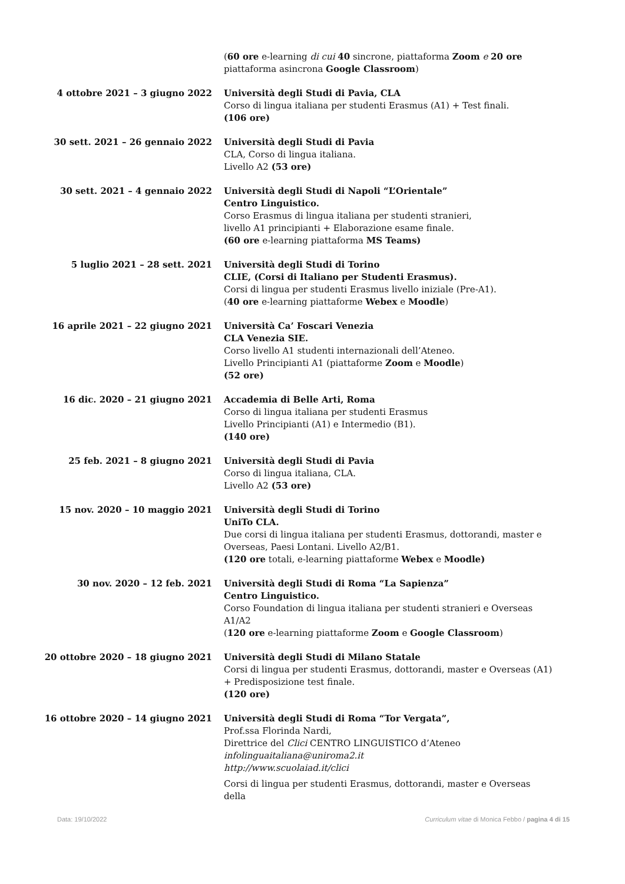(60 ore e-learning di cui 40 sincrone, piattaforma Zoom e 20 ore piattaforma asincrona Google Classroom)
4 ottobre 2021 – 3 giugno 2022 Università degli Studi di Pavia, CLA
Corso di lingua italiana per studenti Erasmus (A1) + Test finali.
(106 ore)
30 sett. 2021 – 26 gennaio 2022 Università degli Studi di Pavia
CLA, Corso di lingua italiana.
Livello A2 (53 ore)
30 sett. 2021 – 4 gennaio 2022 Università degli Studi di Napoli “L’Orientale”
Centro Linguistico.
Corso Erasmus di lingua italiana per studenti stranieri,
livello A1 principianti + Elaborazione esame finale.
(60 ore e-learning piattaforma MS Teams)
5 luglio 2021 – 28 sett. 2021 Università degli Studi di Torino
CLIE, (Corsi di Italiano per Studenti Erasmus).
Corsi di lingua per studenti Erasmus livello iniziale (Pre-A1).
(40 ore e-learning piattaforme Webex e Moodle)
16 aprile 2021 – 22 giugno 2021 Università Ca’ Foscari Venezia
CLA Venezia SIE.
Corso livello A1 studenti internazionali dell’Ateneo.
Livello Principianti A1 (piattaforme Zoom e Moodle)
(52 ore)
16 dic. 2020 – 21 giugno 2021 Accademia di Belle Arti, Roma
Corso di lingua italiana per studenti Erasmus
Livello Principianti (A1) e Intermedio (B1).
(140 ore)
25 feb. 2021 – 8 giugno 2021 Università degli Studi di Pavia
Corso di lingua italiana, CLA.
Livello A2 (53 ore)
15 nov. 2020 – 10 maggio 2021 Università degli Studi di Torino
UniTo CLA.
Due corsi di lingua italiana per studenti Erasmus, dottorandi, master e Overseas, Paesi Lontani. Livello A2/B1.
(120 ore totali, e-learning piattaforme Webex e Moodle)
30 nov. 2020 – 12 feb. 2021 Università degli Studi di Roma “La Sapienza”
Centro Linguistico.
Corso Foundation di lingua italiana per studenti stranieri e Overseas A1/A2
(120 ore e-learning piattaforme Zoom e Google Classroom)
20 ottobre 2020 – 18 giugno 2021 Università degli Studi di Milano Statale
Corsi di lingua per studenti Erasmus, dottorandi, master e Overseas (A1) + Predisposizione test finale.
(120 ore)
16 ottobre 2020 – 14 giugno 2021 Università degli Studi di Roma “Tor Vergata”,
Prof.ssa Florinda Nardi,
Direttrice del Clici CENTRO LINGUISTICO d’Ateneo
infolinguaitaliana@uniroma2.it
http://www.scuolaiad.it/clici
Corsi di lingua per studenti Erasmus, dottorandi, master e Overseas della
Data: 19/10/2022 Curriculum vitae di Monica Febbo / pagina 4 di 15